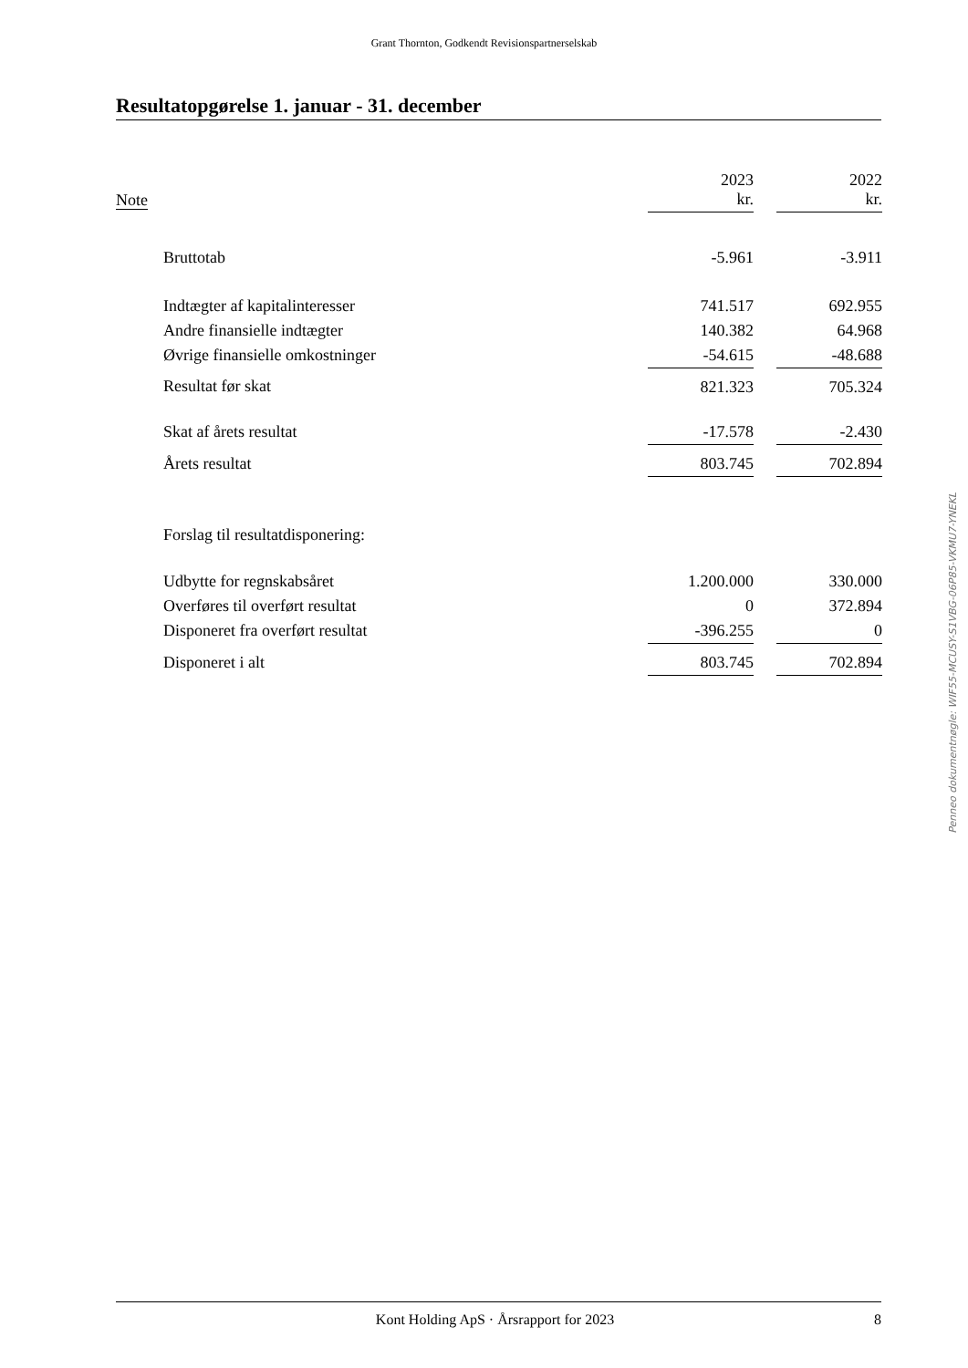Grant Thornton, Godkendt Revisionspartnerselskab
Resultatopgørelse 1. januar - 31. december
| Note | | 2023 kr. | | 2022 kr. |
| --- | --- | --- | --- | --- |
| | Bruttotab | -5.961 | | -3.911 |
| | Indtægter af kapitalinteresser | 741.517 | | 692.955 |
| | Andre finansielle indtægter | 140.382 | | 64.968 |
| | Øvrige finansielle omkostninger | -54.615 | | -48.688 |
| | Resultat før skat | 821.323 | | 705.324 |
| | Skat af årets resultat | -17.578 | | -2.430 |
| | Årets resultat | 803.745 | | 702.894 |
| | Forslag til resultatdisponering: | | | |
| | Udbytte for regnskabsåret | 1.200.000 | | 330.000 |
| | Overføres til overført resultat | 0 | | 372.894 |
| | Disponeret fra overført resultat | -396.255 | | 0 |
| | Disponeret i alt | 803.745 | | 702.894 |
Penneo dokumentnøgle: WIF55-MCUSY-S1VBG-06P85-VKMU7-YNEKL
Kont Holding ApS · Årsrapport for 2023 8